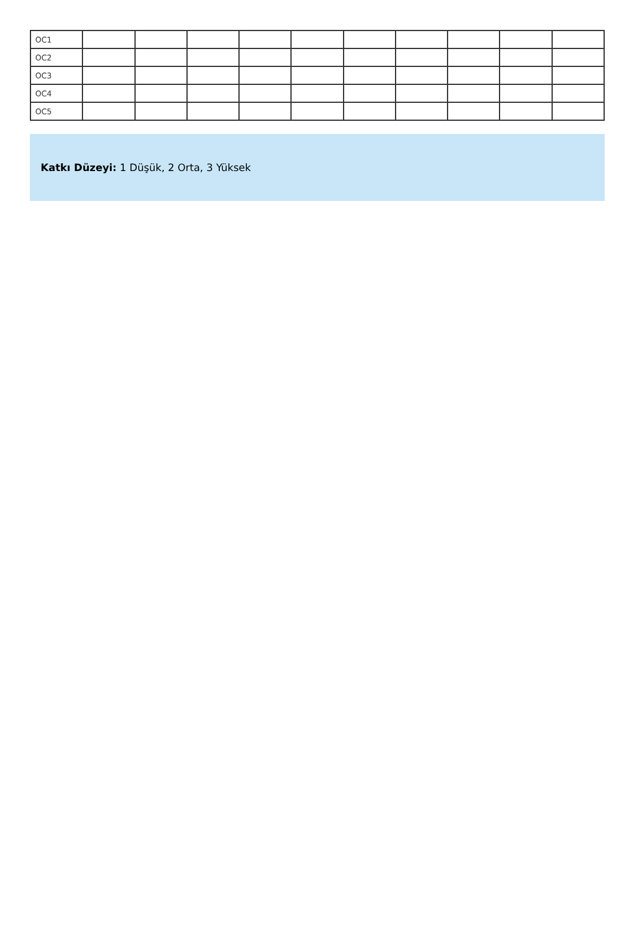| OC1 | | | | | | | | | | |
| OC2 | | | | | | | | | | |
| OC3 | | | | | | | | | | |
| OC4 | | | | | | | | | | |
| OC5 | | | | | | | | | | |
Katkı Düzeyi: 1 Düşük, 2 Orta, 3 Yüksek